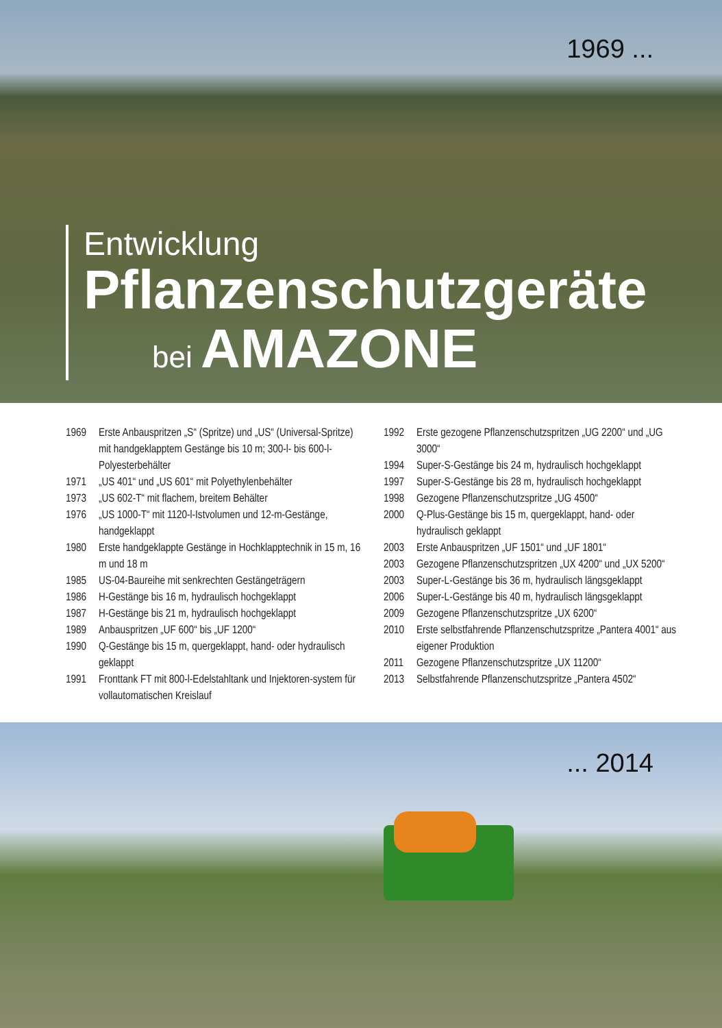1969 ...
Entwicklung
Pflanzenschutzgeräte
bei AMAZONE
1969 Erste Anbauspritzen „S“ (Spritze) und „US“ (Universal-Spritze) mit handgeklapptem Gestänge bis 10 m; 300-l- bis 600-l-Polyesterbehälter
1971 „US 401“ und „US 601“ mit Polyethylenbehälter
1973 „US 602-T“ mit flachem, breitem Behälter
1976 „US 1000-T“ mit 1120-l-Istvolumen und 12-m-Gestänge, handgeklappt
1980 Erste handgeklappte Gestänge in Hochklapptechnik in 15 m, 16 m und 18 m
1985 US-04-Baureihe mit senkrechten Gestängeträgern
1986 H-Gestänge bis 16 m, hydraulisch hochgeklappt
1987 H-Gestänge bis 21 m, hydraulisch hochgeklappt
1989 Anbauspritzen „UF 600“ bis „UF 1200“
1990 Q-Gestänge bis 15 m, quergeklappt, hand- oder hydraulisch geklappt
1991 Fronttank FT mit 800-l-Edelstahltank und Injektoren-system für vollautomatischen Kreislauf
1992 Erste gezogene Pflanzenschutzspritzen „UG 2200“ und „UG 3000“
1994 Super-S-Gestänge bis 24 m, hydraulisch hochgeklappt
1997 Super-S-Gestänge bis 28 m, hydraulisch hochgeklappt
1998 Gezogene Pflanzenschutzspritze „UG 4500“
2000 Q-Plus-Gestänge bis 15 m, quergeklappt, hand- oder hydraulisch geklappt
2003 Erste Anbauspritzen „UF 1501“ und „UF 1801“
2003 Gezogene Pflanzenschutzspritzen „UX 4200“ und „UX 5200“
2003 Super-L-Gestänge bis 36 m, hydraulisch längsgeklappt
2006 Super-L-Gestänge bis 40 m, hydraulisch längsgeklappt
2009 Gezogene Pflanzenschutzspritze „UX 6200“
2010 Erste selbstfahrende Pflanzenschutzspritze „Pantera 4001“ aus eigener Produktion
2011 Gezogene Pflanzenschutzspritze „UX 11200“
2013 Selbstfahrende Pflanzenschutzspritze „Pantera 4502“
... 2014